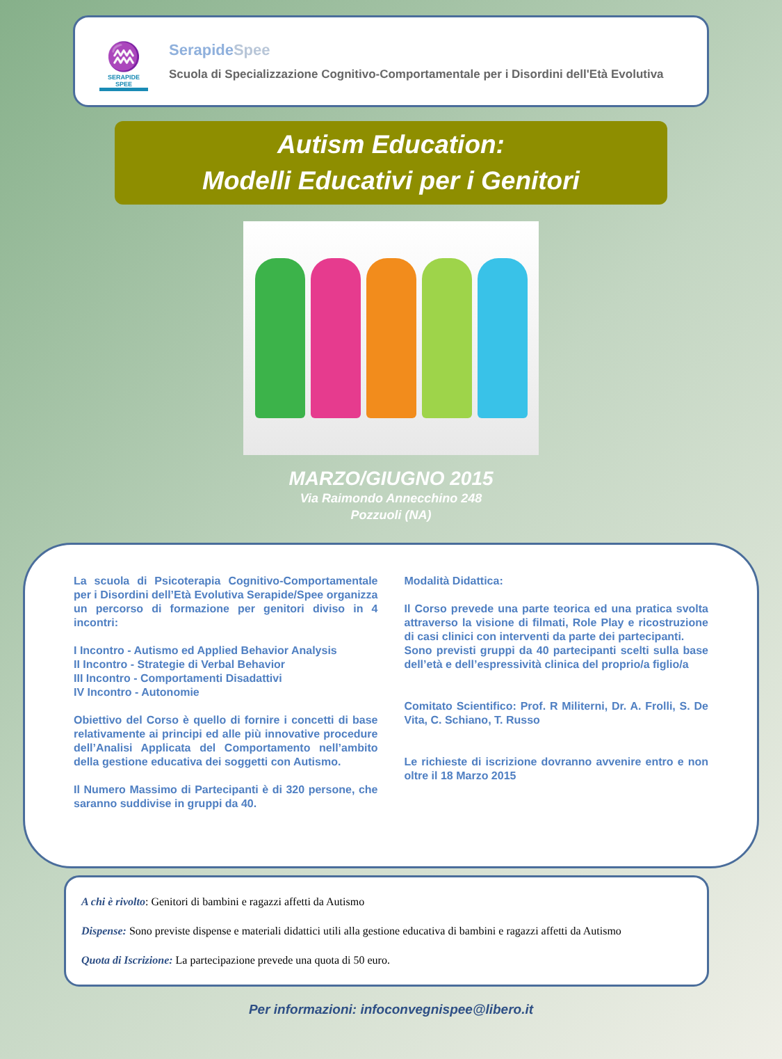♒
SERAPIDE SPEE
SerapideSpee
Scuola di Specializzazione Cognitivo-Comportamentale per i Disordini dell'Età Evolutiva
Autism Education:
Modelli Educativi per i Genitori
MARZO/GIUGNO 2015
Via Raimondo Annecchino 248
Pozzuoli (NA)
La scuola di Psicoterapia Cognitivo-Comportamentale per i Disordini dell’Età Evolutiva Serapide/Spee organizza un percorso di formazione per genitori diviso in 4 incontri:
I Incontro - Autismo ed Applied Behavior Analysis
II Incontro - Strategie di Verbal Behavior
III Incontro - Comportamenti Disadattivi
IV Incontro - Autonomie
Obiettivo del Corso è quello di fornire i concetti di base relativamente ai principi ed alle più innovative procedure dell’Analisi Applicata del Comportamento nell’ambito della gestione educativa dei soggetti con Autismo.
Il Numero Massimo di Partecipanti è di 320 persone, che saranno suddivise in gruppi da 40.
Modalità Didattica:
Il Corso prevede una parte teorica ed una pratica svolta attraverso la visione di filmati, Role Play e ricostruzione di casi clinici con interventi da parte dei partecipanti.
Sono previsti gruppi da 40 partecipanti scelti sulla base dell’età e dell’espressività clinica del proprio/a figlio/a
Comitato Scientifico: Prof. R Militerni, Dr. A. Frolli, S. De Vita, C. Schiano, T. Russo
Le richieste di iscrizione dovranno avvenire entro e non oltre il 18 Marzo 2015
A chi è rivolto: Genitori di bambini e ragazzi affetti da Autismo
Dispense: Sono previste dispense e materiali didattici utili alla gestione educativa di bambini e ragazzi affetti da Autismo
Quota di Iscrizione: La partecipazione prevede una quota di 50 euro.
Per informazioni: infoconvegnispee@libero.it